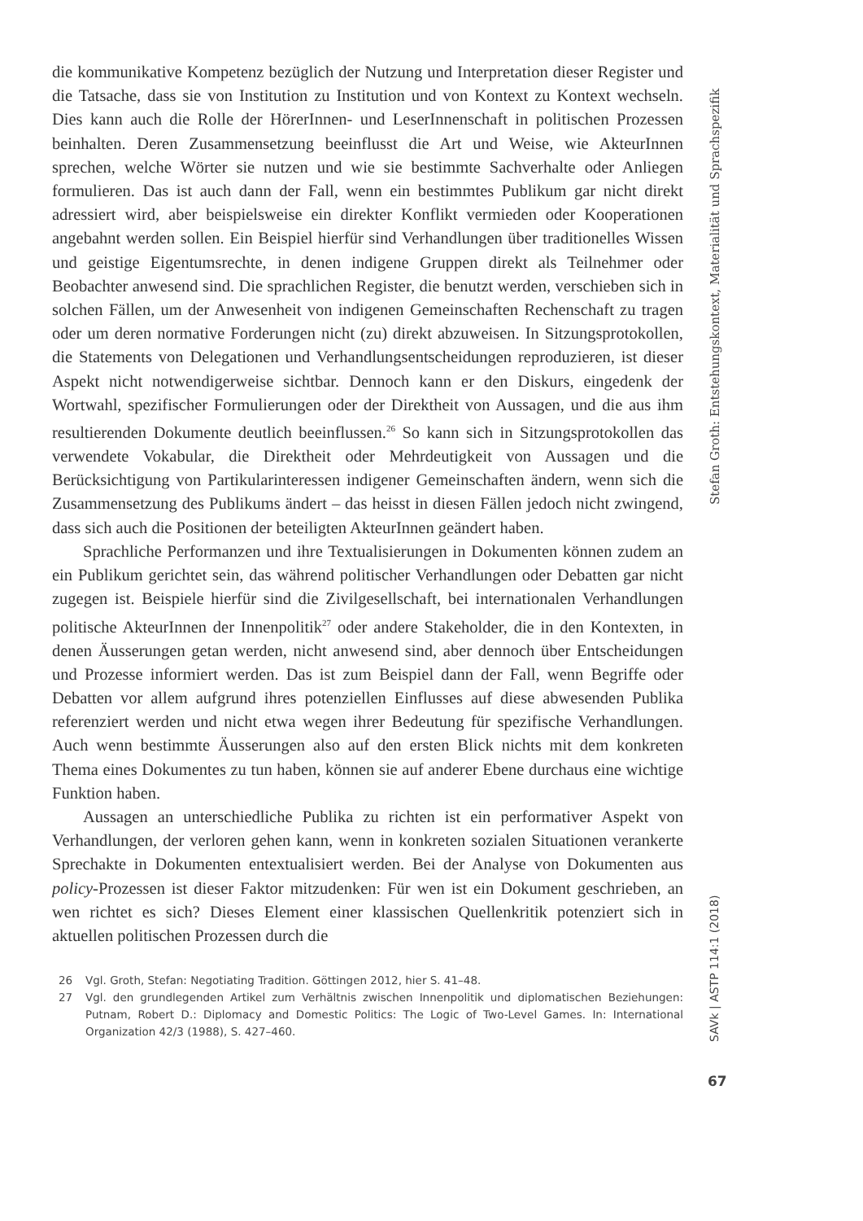die kommunikative Kompetenz bezüglich der Nutzung und Interpretation dieser Register und die Tatsache, dass sie von Institution zu Institution und von Kontext zu Kontext wechseln. Dies kann auch die Rolle der HörerInnen- und LeserInnenschaft in politischen Prozessen beinhalten. Deren Zusammensetzung beeinflusst die Art und Weise, wie AkteurInnen sprechen, welche Wörter sie nutzen und wie sie bestimmte Sachverhalte oder Anliegen formulieren. Das ist auch dann der Fall, wenn ein bestimmtes Publikum gar nicht direkt adressiert wird, aber beispielsweise ein direkter Konflikt vermieden oder Kooperationen angebahnt werden sollen. Ein Beispiel hierfür sind Verhandlungen über traditionelles Wissen und geistige Eigentumsrechte, in denen indigene Gruppen direkt als Teilnehmer oder Beobachter anwesend sind. Die sprachlichen Register, die benutzt werden, verschieben sich in solchen Fällen, um der Anwesenheit von indigenen Gemeinschaften Rechenschaft zu tragen oder um deren normative Forderungen nicht (zu) direkt abzuweisen. In Sitzungsprotokollen, die Statements von Delegationen und Verhandlungsentscheidungen reproduzieren, ist dieser Aspekt nicht notwendigerweise sichtbar. Dennoch kann er den Diskurs, eingedenk der Wortwahl, spezifischer Formulierungen oder der Direktheit von Aussagen, und die aus ihm resultierenden Dokumente deutlich beeinflussen.<sup>26</sup> So kann sich in Sitzungsprotokollen das verwendete Vokabular, die Direktheit oder Mehrdeutigkeit von Aussagen und die Berücksichtigung von Partikularinteressen indigener Gemeinschaften ändern, wenn sich die Zusammensetzung des Publikums ändert – das heisst in diesen Fällen jedoch nicht zwingend, dass sich auch die Positionen der beteiligten AkteurInnen geändert haben.
Sprachliche Performanzen und ihre Textualisierungen in Dokumenten können zudem an ein Publikum gerichtet sein, das während politischer Verhandlungen oder Debatten gar nicht zugegen ist. Beispiele hierfür sind die Zivilgesellschaft, bei internationalen Verhandlungen politische AkteurInnen der Innenpolitik<sup>27</sup> oder andere Stakeholder, die in den Kontexten, in denen Äusserungen getan werden, nicht anwesend sind, aber dennoch über Entscheidungen und Prozesse informiert werden. Das ist zum Beispiel dann der Fall, wenn Begriffe oder Debatten vor allem aufgrund ihres potenziellen Einflusses auf diese abwesenden Publika referenziert werden und nicht etwa wegen ihrer Bedeutung für spezifische Verhandlungen. Auch wenn bestimmte Äusserungen also auf den ersten Blick nichts mit dem konkreten Thema eines Dokumentes zu tun haben, können sie auf anderer Ebene durchaus eine wichtige Funktion haben.
Aussagen an unterschiedliche Publika zu richten ist ein performativer Aspekt von Verhandlungen, der verloren gehen kann, wenn in konkreten sozialen Situationen verankerte Sprechakte in Dokumenten entextualisiert werden. Bei der Analyse von Dokumenten aus policy-Prozessen ist dieser Faktor mitzudenken: Für wen ist ein Dokument geschrieben, an wen richtet es sich? Dieses Element einer klassischen Quellenkritik potenziert sich in aktuellen politischen Prozessen durch die
26 Vgl. Groth, Stefan: Negotiating Tradition. Göttingen 2012, hier S. 41–48.
27 Vgl. den grundlegenden Artikel zum Verhältnis zwischen Innenpolitik und diplomatischen Beziehungen: Putnam, Robert D.: Diplomacy and Domestic Politics: The Logic of Two-Level Games. In: International Organization 42/3 (1988), S. 427–460.
Stefan Groth: Entstehungskontext, Materialität und Sprachspezifik
SAVk | ASTP 114:1 (2018)
67